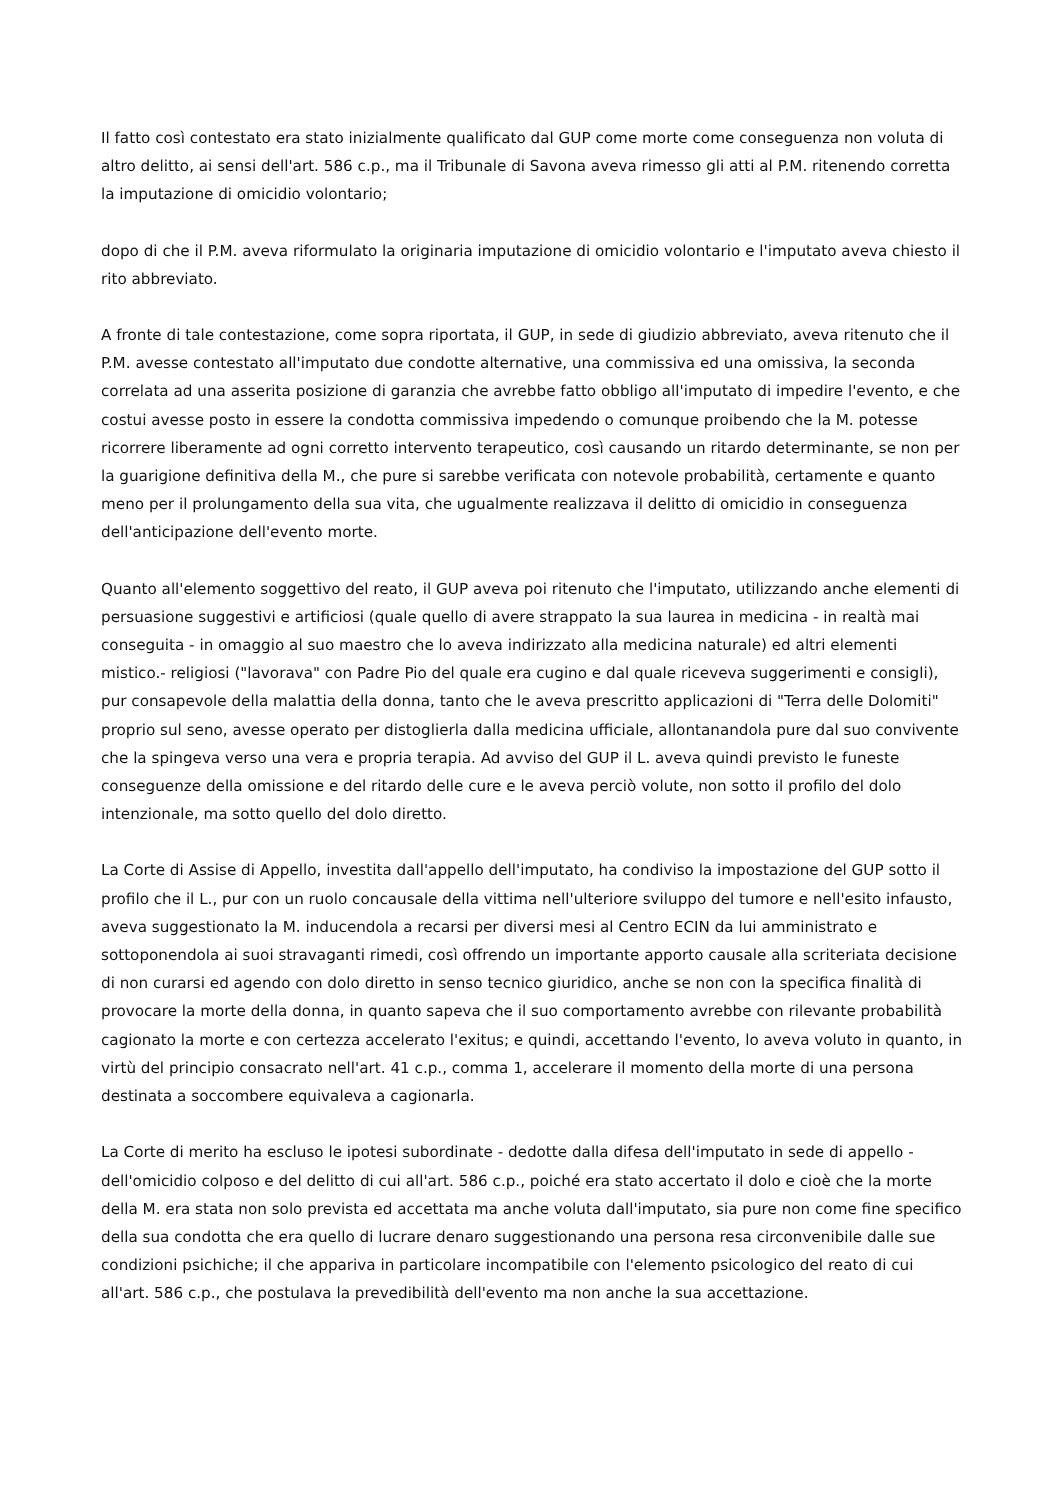Il fatto così contestato era stato inizialmente qualificato dal GUP come morte come conseguenza non voluta di altro delitto, ai sensi dell'art. 586 c.p., ma il Tribunale di Savona aveva rimesso gli atti al P.M. ritenendo corretta la imputazione di omicidio volontario;
dopo di che il P.M. aveva riformulato la originaria imputazione di omicidio volontario e l'imputato aveva chiesto il rito abbreviato.
A fronte di tale contestazione, come sopra riportata, il GUP, in sede di giudizio abbreviato, aveva ritenuto che il P.M. avesse contestato all'imputato due condotte alternative, una commissiva ed una omissiva, la seconda correlata ad una asserita posizione di garanzia che avrebbe fatto obbligo all'imputato di impedire l'evento, e che costui avesse posto in essere la condotta commissiva impedendo o comunque proibendo che la M. potesse ricorrere liberamente ad ogni corretto intervento terapeutico, così causando un ritardo determinante, se non per la guarigione definitiva della M., che pure si sarebbe verificata con notevole probabilità, certamente e quanto meno per il prolungamento della sua vita, che ugualmente realizzava il delitto di omicidio in conseguenza dell'anticipazione dell'evento morte.
Quanto all'elemento soggettivo del reato, il GUP aveva poi ritenuto che l'imputato, utilizzando anche elementi di persuasione suggestivi e artificiosi (quale quello di avere strappato la sua laurea in medicina - in realtà mai conseguita - in omaggio al suo maestro che lo aveva indirizzato alla medicina naturale) ed altri elementi mistico.- religiosi ("lavorava" con Padre Pio del quale era cugino e dal quale riceveva suggerimenti e consigli), pur consapevole della malattia della donna, tanto che le aveva prescritto applicazioni di "Terra delle Dolomiti" proprio sul seno, avesse operato per distoglierla dalla medicina ufficiale, allontanandola pure dal suo convivente che la spingeva verso una vera e propria terapia. Ad avviso del GUP il L. aveva quindi previsto le funeste conseguenze della omissione e del ritardo delle cure e le aveva perciò volute, non sotto il profilo del dolo intenzionale, ma sotto quello del dolo diretto.
La Corte di Assise di Appello, investita dall'appello dell'imputato, ha condiviso la impostazione del GUP sotto il profilo che il L., pur con un ruolo concausale della vittima nell'ulteriore sviluppo del tumore e nell'esito infausto, aveva suggestionato la M. inducendola a recarsi per diversi mesi al Centro ECIN da lui amministrato e sottoponendola ai suoi stravaganti rimedi, così offrendo un importante apporto causale alla scriteriata decisione di non curarsi ed agendo con dolo diretto in senso tecnico giuridico, anche se non con la specifica finalità di provocare la morte della donna, in quanto sapeva che il suo comportamento avrebbe con rilevante probabilità cagionato la morte e con certezza accelerato l'exitus; e quindi, accettando l'evento, lo aveva voluto in quanto, in virtù del principio consacrato nell'art. 41 c.p., comma 1, accelerare il momento della morte di una persona destinata a soccombere equivaleva a cagionarla.
La Corte di merito ha escluso le ipotesi subordinate - dedotte dalla difesa dell'imputato in sede di appello - dell'omicidio colposo e del delitto di cui all'art. 586 c.p., poiché era stato accertato il dolo e cioè che la morte della M. era stata non solo prevista ed accettata ma anche voluta dall'imputato, sia pure non come fine specifico della sua condotta che era quello di lucrare denaro suggestionando una persona resa circonvenibile dalle sue condizioni psichiche; il che appariva in particolare incompatibile con l'elemento psicologico del reato di cui all'art. 586 c.p., che postulava la prevedibilità dell'evento ma non anche la sua accettazione.